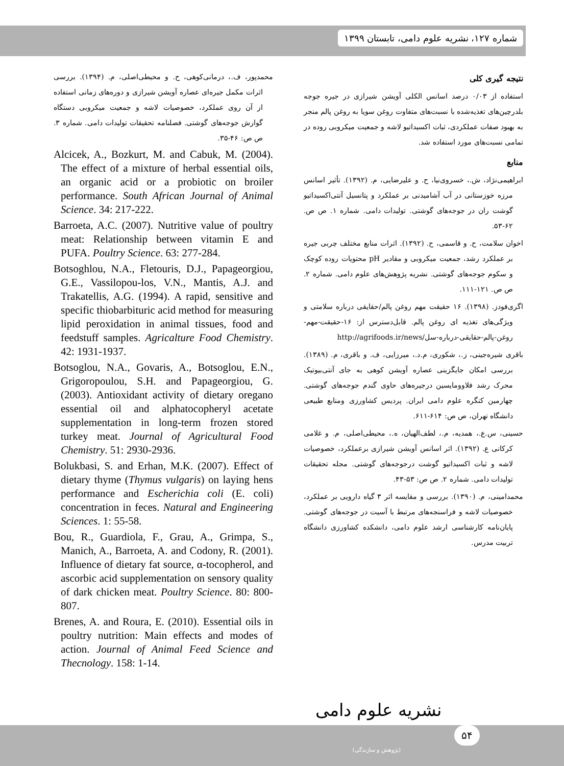شماره ۱۲۷، نشریه علوم دامی، تابستان ۱۳۹۹
نتیجه گیری کلی
استفاده از ۰/۰۳ درصد اسانس الکلی آویشن شیرازی در جیره جوجه بلدرچین‌های تغذیه‌شده با نسبت‌های متفاوت روغن سویا به روغن پالم منجر به بهبود صفات عملکردی، ثبات اکسیداتیو لاشه و جمعیت میکروبی روده در تمامی نسبت‌های مورد استفاده شد.
منابع
ابراهیمی‌نژاد، ش.، خسروی‌نیا، ح. و علیرضایی، م. (۱۳۹۲). تأثیر اسانس مرزه خوزستانی در آب آشامیدنی بر عملکرد و پتانسیل آنتی‌اکسیداتیو گوشت ران در جوجه‌های گوشتی. تولیدات دامی. شماره ۱. ص ص. ۶۲-۵۳.
اخوان سلامت، ح. و قاسمی، ح. (۱۳۹۲). اثرات منابع مختلف چربی جیره بر عملکرد رشد، جمعیت میکروبی و مقادیر pH محتویات روده کوچک و سکوم جوجه‌های گوشتی. نشریه پژوهش‌های علوم دامی. شماره ۲. ص ص. ۱۲۱-۱۱۱.
اگری‌فودز. (۱۳۹۸). ۱۶ حقیقت مهم روغن پالم/حقایقی درباره سلامتی و ویژگی‌های تغذیه ای روغن پالم. قابل‌دسترس از: ۱۶-حقیقت-مهم-روغن-پالم-حقایقی-درباره-سل/http://agrifoods.ir/news
باقری شیره‌جینی، ز.، شکوری، م.د.، میرزایی، ف. و باقری، م. (۱۳۸۹). بررسی امکان جایگزینی عصاره آویشن کوهی به جای آنتی‌بیوتیک محرک رشد فلاوومایسین درجیره‌های حاوی گندم جوجه‌های گوشتی. چهارمین کنگره علوم دامی ایران. پردیس کشاورزی ومنابع طبیعی دانشگاه تهران، ص ص: ۶۱۴-۶۱۱.
حسینی، س.ع.، همدیه، م.، لطف‌الهیان، ه.، محیطی‌اصلی، م. و غلامی کرکانی ع. (۱۳۹۲). اثر اسانس آویشن شیرازی برعملکرد، خصوصیات لاشه و ثبات اکسیداتیو گوشت درجوجه‌های گوشتی. مجله تحقیقات تولیدات دامی. شماره ۲. ص ص: ۵۳-۴۳.
محمدامینی، م. (۱۳۹۰). بررسی و مقایسه اثر ۳ گیاه دارویی بر عملکرد، خصوصیات لاشه و فراسنجه‌های مرتبط با آسیت در جوجه‌های گوشتی. پایان‌نامه کارشناسی ارشد علوم دامی، دانشکده کشاورزی دانشگاه تربیت مدرس.
محمدپور، ف.، درمانی‌کوهی، ح. و محیطی‌اصلی، م. (۱۳۹۴). بررسی اثرات مکمل جیره‌ای عصاره آویشن شیرازی و دوره‌های زمانی استفاده از آن روی عملکرد، خصوصیات لاشه و جمعیت میکروبی دستگاه گوارش جوجه‌های گوشتی. فصلنامه تحقیقات تولیدات دامی. شماره ۳. ص ص: ۴۶-۳۵.
Alcicek, A., Bozkurt, M. and Cabuk, M. (2004). The effect of a mixture of herbal essential oils, an organic acid or a probiotic on broiler performance. South African Journal of Animal Science. 34: 217-222.
Barroeta, A.C. (2007). Nutritive value of poultry meat: Relationship between vitamin E and PUFA. Poultry Science. 63: 277-284.
Botsoghlou, N.A., Fletouris, D.J., Papageorgiou, G.E., Vassilopou-los, V.N., Mantis, A.J. and Trakatellis, A.G. (1994). A rapid, sensitive and specific thiobarbituric acid method for measuring lipid peroxidation in animal tissues, food and feedstuff samples. Agricalture Food Chemistry. 42: 1931-1937.
Botsoglou, N.A., Govaris, A., Botsoglou, E.N., Grigoropoulou, S.H. and Papageorgiou, G. (2003). Antioxidant activity of dietary oregano essential oil and alphatocopheryl acetate supplementation in long-term frozen stored turkey meat. Journal of Agricultural Food Chemistry. 51: 2930-2936.
Bolukbasi, S. and Erhan, M.K. (2007). Effect of dietary thyme (Thymus vulgaris) on laying hens performance and Escherichia coli (E. coli) concentration in feces. Natural and Engineering Sciences. 1: 55-58.
Bou, R., Guardiola, F., Grau, A., Grimpa, S., Manich, A., Barroeta, A. and Codony, R. (2001). Influence of dietary fat source, α-tocopherol, and ascorbic acid supplementation on sensory quality of dark chicken meat. Poultry Science. 80: 800-807.
Brenes, A. and Roura, E. (2010). Essential oils in poultry nutrition: Main effects and modes of action. Journal of Animal Feed Science and Thecnology. 158: 1-14.
نشریه علوم دامی
(پژوهش و سازندگی)
۵۴